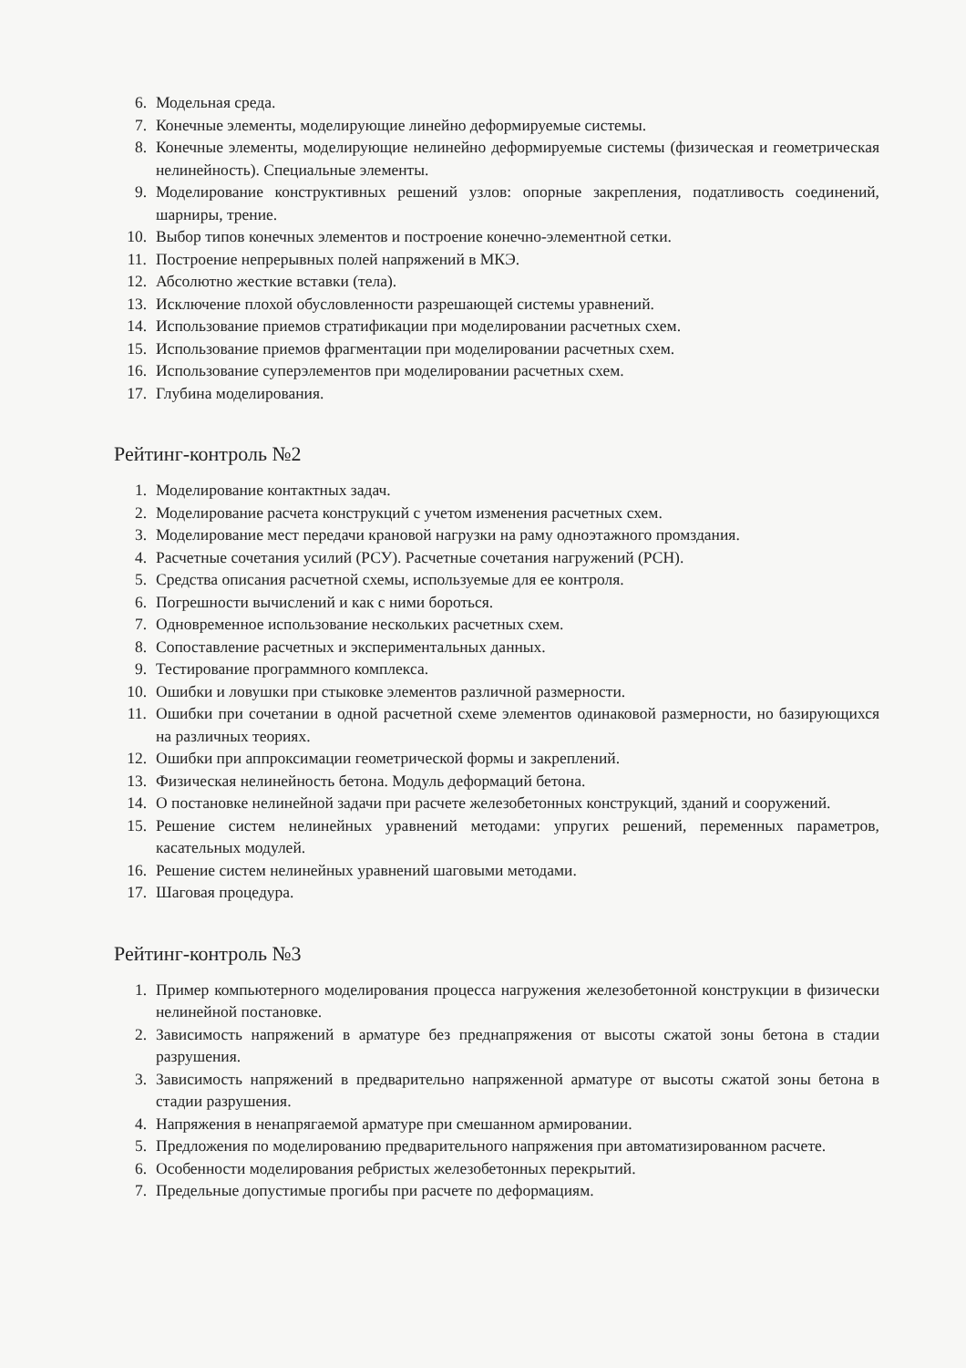6. Модельная среда.
7. Конечные элементы, моделирующие линейно деформируемые системы.
8. Конечные элементы, моделирующие нелинейно деформируемые системы (физическая и геометрическая нелинейность). Специальные элементы.
9. Моделирование конструктивных решений узлов: опорные закрепления, податливость соединений, шарниры, трение.
10. Выбор типов конечных элементов и построение конечно-элементной сетки.
11. Построение непрерывных полей напряжений в МКЭ.
12. Абсолютно жесткие вставки (тела).
13. Исключение плохой обусловленности разрешающей системы уравнений.
14. Использование приемов стратификации при моделировании расчетных схем.
15. Использование приемов фрагментации при моделировании расчетных схем.
16. Использование суперэлементов при моделировании расчетных схем.
17. Глубина моделирования.
Рейтинг-контроль №2
1. Моделирование контактных задач.
2. Моделирование расчета конструкций с учетом изменения расчетных схем.
3. Моделирование мест передачи крановой нагрузки на раму одноэтажного промздания.
4. Расчетные сочетания усилий (РСУ). Расчетные сочетания нагружений (РСН).
5. Средства описания расчетной схемы, используемые для ее контроля.
6. Погрешности вычислений и как с ними бороться.
7. Одновременное использование нескольких расчетных схем.
8. Сопоставление расчетных и экспериментальных данных.
9. Тестирование программного комплекса.
10. Ошибки и ловушки при стыковке элементов различной размерности.
11. Ошибки при сочетании в одной расчетной схеме элементов одинаковой размерности, но базирующихся на различных теориях.
12. Ошибки при аппроксимации геометрической формы и закреплений.
13. Физическая нелинейность бетона. Модуль деформаций бетона.
14. О постановке нелинейной задачи при расчете железобетонных конструкций, зданий и сооружений.
15. Решение систем нелинейных уравнений методами: упругих решений, переменных параметров, касательных модулей.
16. Решение систем нелинейных уравнений шаговыми методами.
17. Шаговая процедура.
Рейтинг-контроль №3
1. Пример компьютерного моделирования процесса нагружения железобетонной конструкции в физически нелинейной постановке.
2. Зависимость напряжений в арматуре без преднапряжения от высоты сжатой зоны бетона в стадии разрушения.
3. Зависимость напряжений в предварительно напряженной арматуре от высоты сжатой зоны бетона в стадии разрушения.
4. Напряжения в ненапрягаемой арматуре при смешанном армировании.
5. Предложения по моделированию предварительного напряжения при автоматизированном расчете.
6. Особенности моделирования ребристых железобетонных перекрытий.
7. Предельные допустимые прогибы при расчете по деформациям.